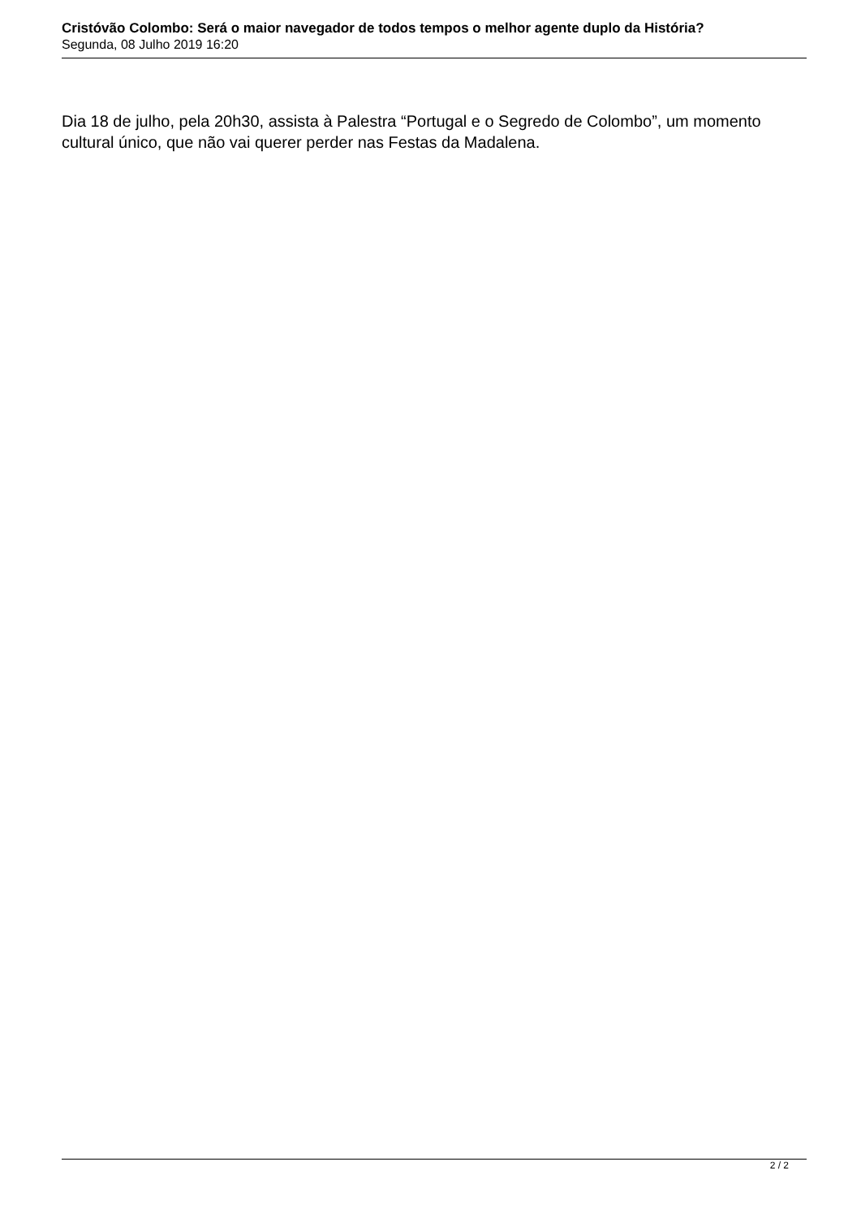Cristóvão Colombo: Será o maior navegador de todos tempos o melhor agente duplo da História?
Segunda, 08 Julho 2019 16:20
Dia 18 de julho, pela 20h30, assista à Palestra “Portugal e o Segredo de Colombo”, um momento cultural único, que não vai querer perder nas Festas da Madalena.
2 / 2